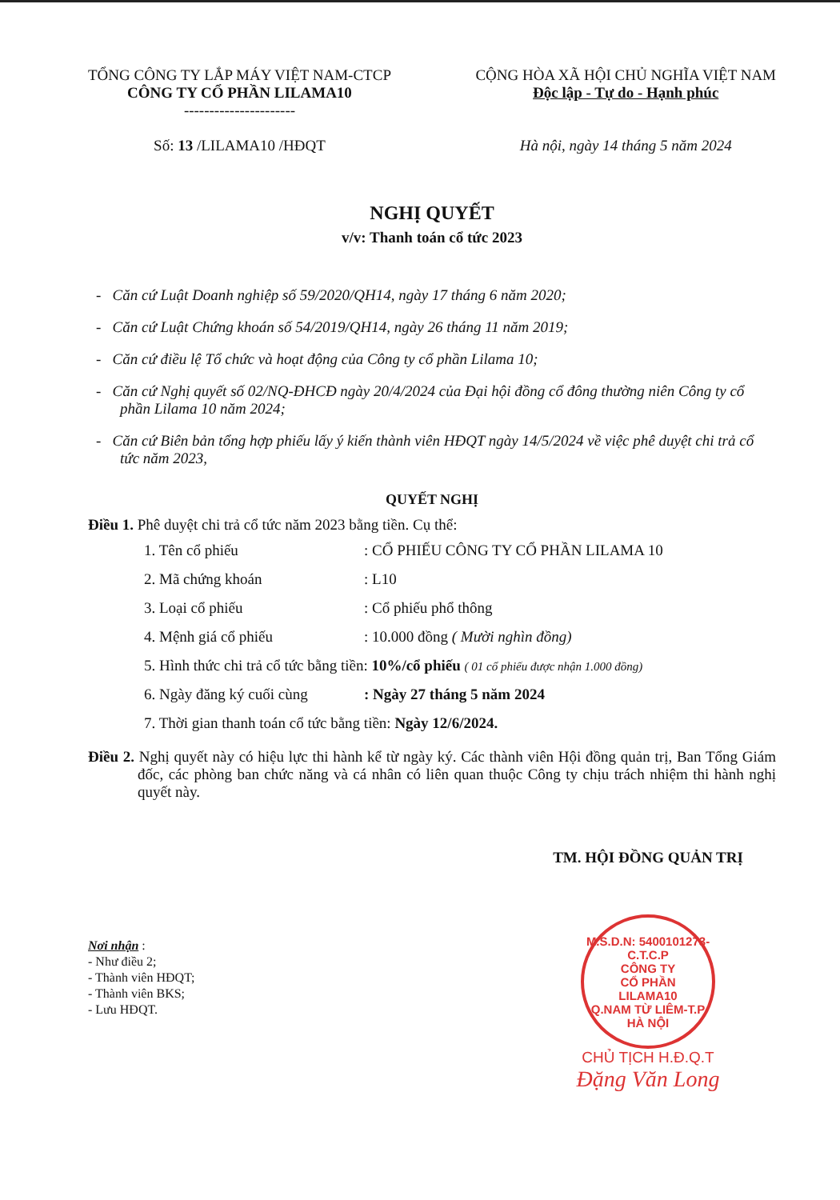TỔNG CÔNG TY LẮP MÁY VIỆT NAM-CTCP
CÔNG TY CỔ PHẦN LILAMA10
----------------------
Số: 13 /LILAMA10 /HĐQT
CỘNG HÒA XÃ HỘI CHỦ NGHĨA VIỆT NAM
Độc lập - Tự do - Hạnh phúc
Hà nội, ngày 14 tháng 5 năm 2024
NGHỊ QUYẾT
v/v: Thanh toán cổ tức 2023
- Căn cứ Luật Doanh nghiệp số 59/2020/QH14, ngày 17 tháng 6 năm 2020;
- Căn cứ Luật Chứng khoán số 54/2019/QH14, ngày 26 tháng 11 năm 2019;
- Căn cứ điều lệ Tổ chức và hoạt động của Công ty cổ phần Lilama 10;
- Căn cứ Nghị quyết số 02/NQ-ĐHCĐ ngày 20/4/2024 của Đại hội đồng cổ đông thường niên Công ty cổ phần Lilama 10 năm 2024;
- Căn cứ Biên bản tổng hợp phiếu lấy ý kiến thành viên HĐQT ngày 14/5/2024 về việc phê duyệt chi trả cổ tức năm 2023,
QUYẾT NGHỊ
Điều 1. Phê duyệt chi trả cổ tức năm 2023 bằng tiền. Cụ thể:
1. Tên cổ phiếu: CỔ PHIẾU CÔNG TY CỔ PHẦN LILAMA 10
2. Mã chứng khoán: L10
3. Loại cổ phiếu: Cổ phiếu phổ thông
4. Mệnh giá cổ phiếu: 10.000 đồng ( Mười nghìn đồng)
5. Hình thức chi trả cổ tức bằng tiền: 10%/cổ phiếu ( 01 cổ phiếu được nhận 1.000 đồng)
6. Ngày đăng ký cuối cùng: Ngày 27 tháng 5 năm 2024
7. Thời gian thanh toán cổ tức bằng tiền: Ngày 12/6/2024.
Điều 2. Nghị quyết này có hiệu lực thi hành kể từ ngày ký. Các thành viên Hội đồng quản trị, Ban Tổng Giám đốc, các phòng ban chức năng và cá nhân có liên quan thuộc Công ty chịu trách nhiệm thi hành nghị quyết này.
Nơi nhận :
- Như điều 2;
- Thành viên HĐQT;
- Thành viên BKS;
- Lưu HĐQT.
TM. HỘI ĐỒNG QUẢN TRỊ
M.S.D.N: 5400101273-C.T.C.P
CÔNG TY
CỔ PHẦN
LILAMA10
Q.NAM TỪ LIÊM-T.P HÀ NỘI
CHỦ TỊCH H.Đ.Q.T
Đặng Văn Long